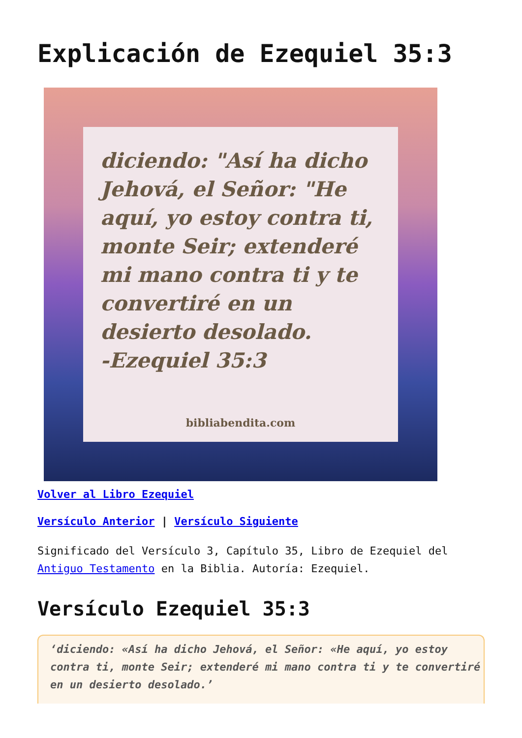Explicación de Ezequiel 35:3
diciendo: "Así ha dicho Jehová, el Señor: "He aquí, yo estoy contra ti, monte Seir; extenderé mi mano contra ti y te convertiré en un desierto desolado.
-Ezequiel 35:3
bibliabendita.com
Volver al Libro Ezequiel
Versículo Anterior | Versículo Siguiente
Significado del Versículo 3, Capítulo 35, Libro de Ezequiel del Antiguo Testamento en la Biblia. Autoría: Ezequiel.
Versículo Ezequiel 35:3
‘diciendo: «Así ha dicho Jehová, el Señor: «He aquí, yo estoy contra ti, monte Seir; extenderé mi mano contra ti y te convertiré en un desierto desolado.’